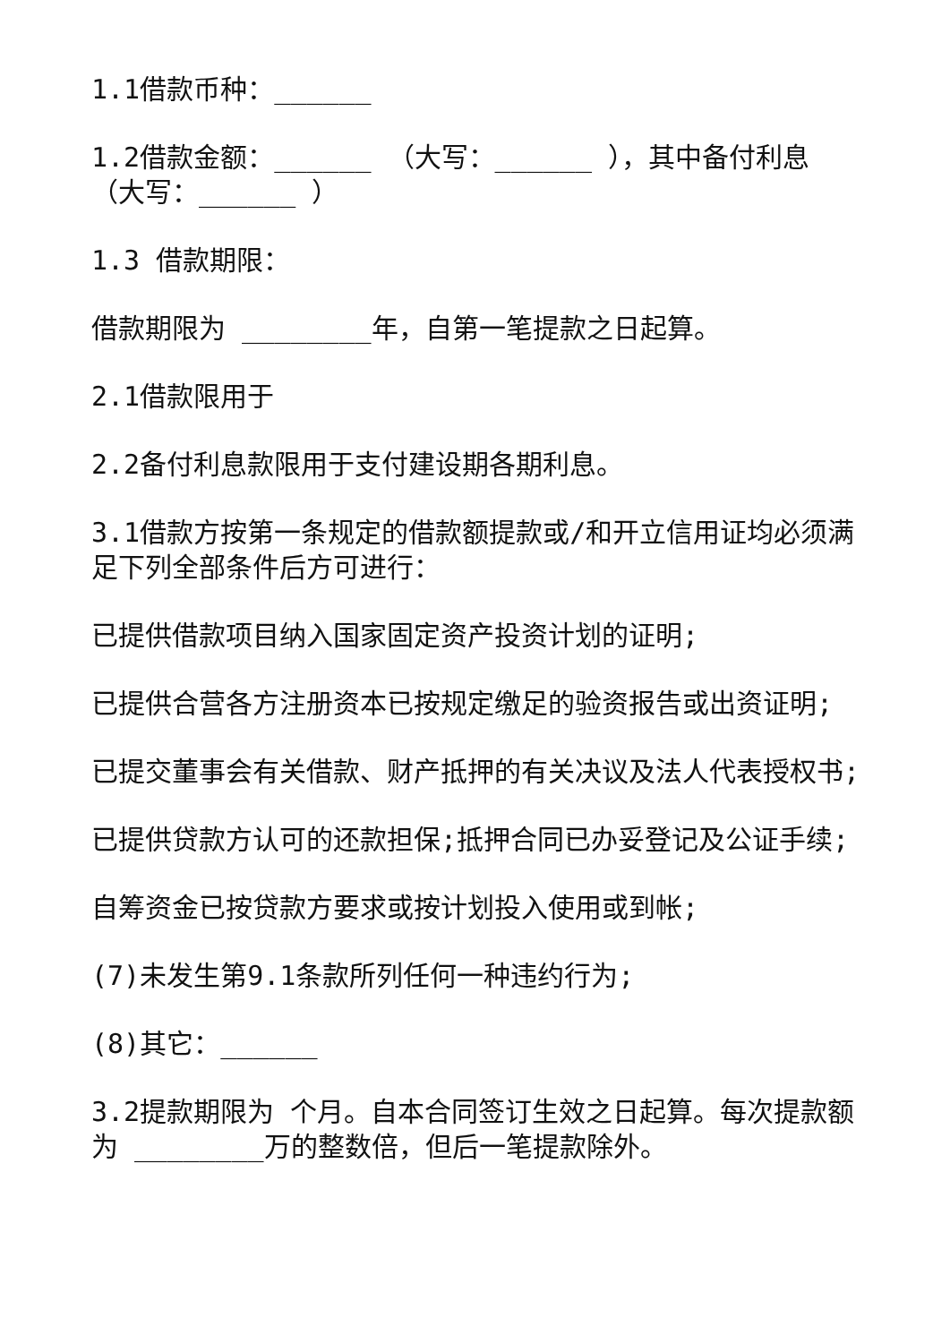1.1借款币种：______
1.2借款金额：______ （大写：______ ），其中备付利息（大写：______ ）
1.3 借款期限：
借款期限为 ________年，自第一笔提款之日起算。
2.1借款限用于
2.2备付利息款限用于支付建设期各期利息。
3.1借款方按第一条规定的借款额提款或/和开立信用证均必须满足下列全部条件后方可进行：
已提供借款项目纳入国家固定资产投资计划的证明;
已提供合营各方注册资本已按规定缴足的验资报告或出资证明;
已提交董事会有关借款、财产抵押的有关决议及法人代表授权书;
已提供贷款方认可的还款担保;抵押合同已办妥登记及公证手续;
自筹资金已按贷款方要求或按计划投入使用或到帐;
(7)未发生第9.1条款所列任何一种违约行为;
(8)其它：______
3.2提款期限为 个月。自本合同签订生效之日起算。每次提款额为 ________万的整数倍，但后一笔提款除外。